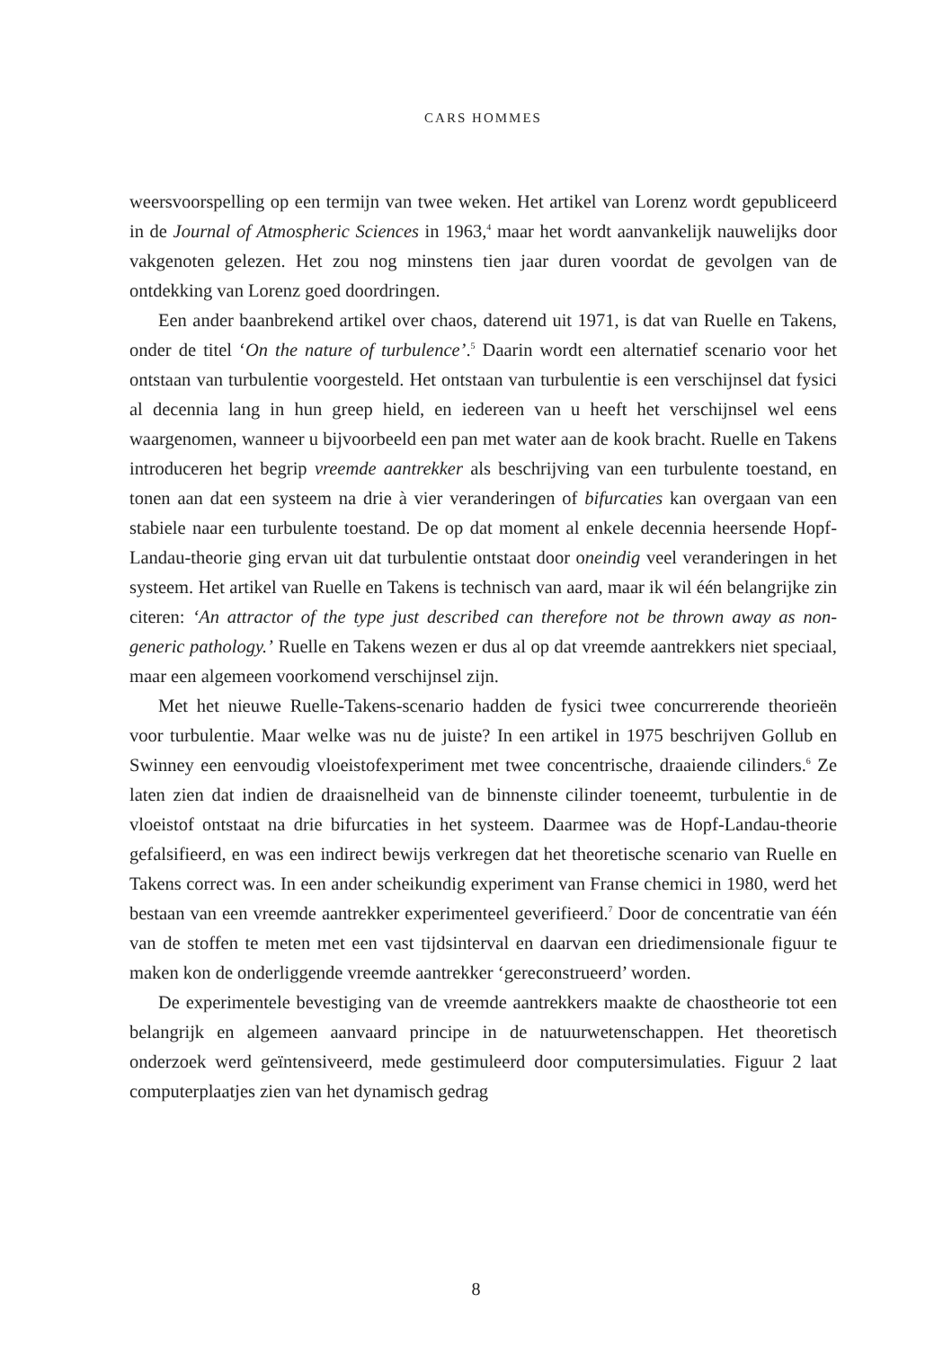CARS HOMMES
weersvoorspelling op een termijn van twee weken. Het artikel van Lorenz wordt gepubliceerd in de Journal of Atmospheric Sciences in 1963,<sup>4</sup> maar het wordt aanvankelijk nauwelijks door vakgenoten gelezen. Het zou nog minstens tien jaar duren voordat de gevolgen van de ontdekking van Lorenz goed doordringen.
Een ander baanbrekend artikel over chaos, daterend uit 1971, is dat van Ruelle en Takens, onder de titel ‘On the nature of turbulence’.<sup>5</sup> Daarin wordt een alternatief scenario voor het ontstaan van turbulentie voorgesteld. Het ontstaan van turbulentie is een verschijnsel dat fysici al decennia lang in hun greep hield, en iedereen van u heeft het verschijnsel wel eens waargenomen, wanneer u bijvoorbeeld een pan met water aan de kook bracht. Ruelle en Takens introduceren het begrip vreemde aantrekker als beschrijving van een turbulente toestand, en tonen aan dat een systeem na drie à vier veranderingen of bifurcaties kan overgaan van een stabiele naar een turbulente toestand. De op dat moment al enkele decennia heersende Hopf-Landau-theorie ging ervan uit dat turbulentie ontstaat door oneindig veel veranderingen in het systeem. Het artikel van Ruelle en Takens is technisch van aard, maar ik wil één belangrijke zin citeren: ‘An attractor of the type just described can therefore not be thrown away as non-generic pathology.’ Ruelle en Takens wezen er dus al op dat vreemde aantrekkers niet speciaal, maar een algemeen voorkomend verschijnsel zijn.
Met het nieuwe Ruelle-Takens-scenario hadden de fysici twee concurrerende theorieën voor turbulentie. Maar welke was nu de juiste? In een artikel in 1975 beschrijven Gollub en Swinney een eenvoudig vloeistofexperiment met twee concentrische, draaiende cilinders.<sup>6</sup> Ze laten zien dat indien de draaisnelheid van de binnenste cilinder toeneemt, turbulentie in de vloeistof ontstaat na drie bifurcaties in het systeem. Daarmee was de Hopf-Landau-theorie gefalsifieerd, en was een indirect bewijs verkregen dat het theoretische scenario van Ruelle en Takens correct was. In een ander scheikundig experiment van Franse chemici in 1980, werd het bestaan van een vreemde aantrekker experimenteel geverifieerd.<sup>7</sup> Door de concentratie van één van de stoffen te meten met een vast tijdsinterval en daarvan een driedimensionale figuur te maken kon de onderliggende vreemde aantrekker ‘gereconstrueerd’ worden.
De experimentele bevestiging van de vreemde aantrekkers maakte de chaostheorie tot een belangrijk en algemeen aanvaard principe in de natuurwetenschappen. Het theoretisch onderzoek werd geïntensiveerd, mede gestimuleerd door computersimulaties. Figuur 2 laat computerplaatjes zien van het dynamisch gedrag
8